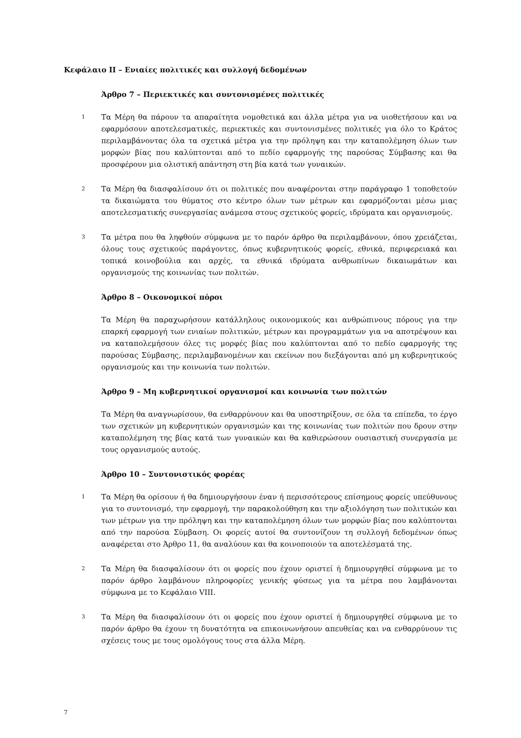Κεφάλαιο ΙΙ – Ενιαίες πολιτικές και συλλογή δεδομένων
Άρθρο 7 – Περιεκτικές και συντονισμένες πολιτικές
1 Τα Μέρη θα πάρουν τα απαραίτητα νομοθετικά και άλλα μέτρα για να υιοθετήσουν και να εφαρμόσουν αποτελεσματικές, περιεκτικές και συντονισμένες πολιτικές για όλο το Κράτος περιλαμβάνοντας όλα τα σχετικά μέτρα για την πρόληψη και την καταπολέμηση όλων των μορφών βίας που καλύπτονται από το πεδίο εφαρμογής της παρούσας Σύμβασης και θα προσφέρουν μια ολιστική απάντηση στη βία κατά των γυναικών.
2 Τα Μέρη θα διασφαλίσουν ότι οι πολιτικές που αναφέρονται στην παράγραφο 1 τοποθετούν τα δικαιώματα του θύματος στο κέντρο όλων των μέτρων και εφαρμόζονται μέσω μιας αποτελεσματικής συνεργασίας ανάμεσα στους σχετικούς φορείς, ιδρύματα και οργανισμούς.
3 Τα μέτρα που θα ληφθούν σύμφωνα με το παρόν άρθρο θα περιλαμβάνουν, όπου χρειάζεται, όλους τους σχετικούς παράγοντες, όπως κυβερνητικούς φορείς, εθνικά, περιφερειακά και τοπικά κοινοβούλια και αρχές, τα εθνικά ιδρύματα ανθρωπίνων δικαιωμάτων και οργανισμούς της κοινωνίας των πολιτών.
Άρθρο 8 – Οικονομικοί πόροι
Τα Μέρη θα παραχωρήσουν κατάλληλους οικονομικούς και ανθρώπινους πόρους για την επαρκή εφαρμογή των ενιαίων πολιτικών, μέτρων και προγραμμάτων για να αποτρέψουν και να καταπολεμήσουν όλες τις μορφές βίας που καλύπτονται από το πεδίο εφαρμογής της παρούσας Σύμβασης, περιλαμβανομένων και εκείνων που διεξάγονται από μη κυβερνητικούς οργανισμούς και την κοινωνία των πολιτών.
Άρθρο 9 – Μη κυβερνητικοί οργανισμοί και κοινωνία των πολιτών
Τα Μέρη θα αναγνωρίσουν, θα ενθαρρύνουν και θα υποστηρίξουν, σε όλα τα επίπεδα, το έργο των σχετικών μη κυβερνητικών οργανισμών και της κοινωνίας των πολιτών που δρουν στην καταπολέμηση της βίας κατά των γυναικών και θα καθιερώσουν ουσιαστική συνεργασία με τους οργανισμούς αυτούς.
Άρθρο 10 – Συντονιστικός φορέας
1 Τα Μέρη θα ορίσουν ή θα δημιουργήσουν έναν ή περισσότερους επίσημους φορείς υπεύθυνους για το συντονισμό, την εφαρμογή, την παρακολούθηση και την αξιολόγηση των πολιτικών και των μέτρων για την πρόληψη και την καταπολέμηση όλων των μορφών βίας που καλύπτονται από την παρούσα Σύμβαση. Οι φορείς αυτοί θα συντονίζουν τη συλλογή δεδομένων όπως αναφέρεται στο Άρθρο 11, θα αναλύουν και θα κοινοποιούν τα αποτελέσματά της.
2 Τα Μέρη θα διασφαλίσουν ότι οι φορείς που έχουν οριστεί ή δημιουργηθεί σύμφωνα με το παρόν άρθρο λαμβάνουν πληροφορίες γενικής φύσεως για τα μέτρα που λαμβάνονται σύμφωνα με το Κεφάλαιο VIII.
3 Τα Μέρη θα διασφαλίσουν ότι οι φορείς που έχουν οριστεί ή δημιουργηθεί σύμφωνα με το παρόν άρθρο θα έχουν τη δυνατότητα να επικοινωνήσουν απευθείας και να ενθαρρύνουν τις σχέσεις τους με τους ομολόγους τους στα άλλα Μέρη.
7